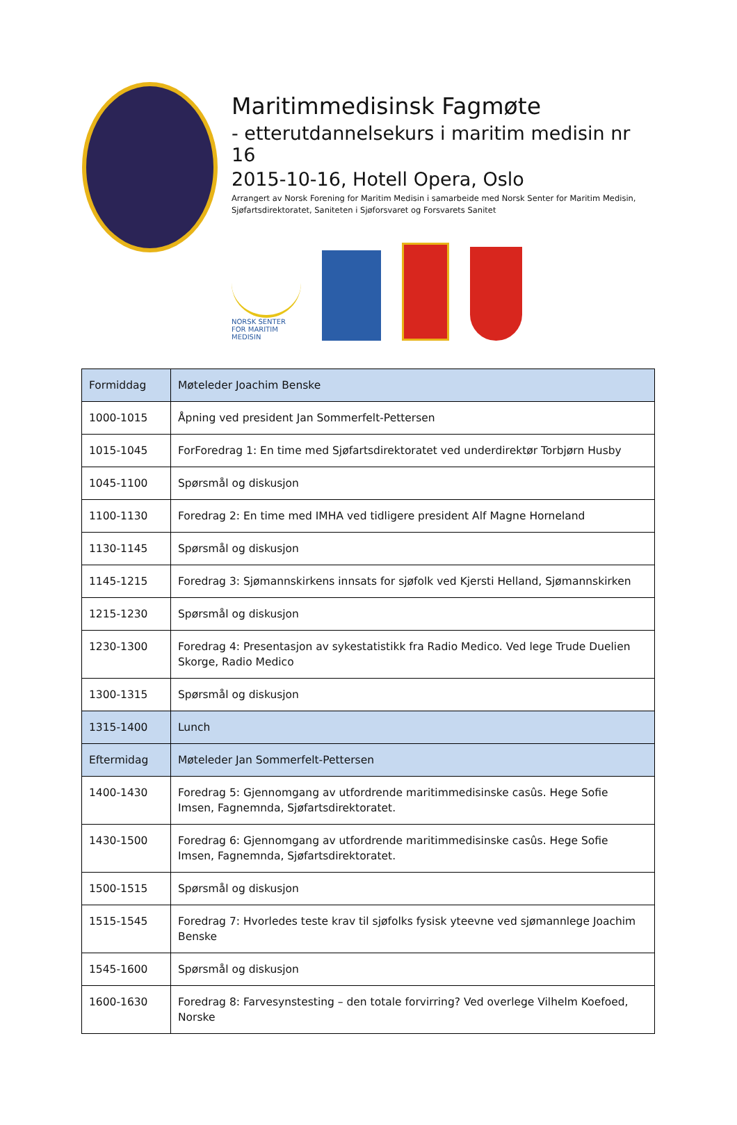Maritimmedisinsk Fagmøte
- etterutdannelsekurs i maritim medisin nr 16
2015-10-16, Hotell Opera, Oslo
Arrangert av Norsk Forening for Maritim Medisin i samarbeide med Norsk Senter for Maritim Medisin, Sjøfartsdirektoratet, Saniteten i Sjøforsvaret og Forsvarets Sanitet
NORSK SENTER FOR MARITIM MEDISIN
| Formiddag | Møteleder Joachim Benske |
| 1000-1015 | Åpning ved president Jan Sommerfelt-Pettersen |
| 1015-1045 | ForForedrag 1: En time med Sjøfartsdirektoratet ved underdirektør Torbjørn Husby |
| 1045-1100 | Spørsmål og diskusjon |
| 1100-1130 | Foredrag 2: En time med IMHA ved tidligere president Alf Magne Horneland |
| 1130-1145 | Spørsmål og diskusjon |
| 1145-1215 | Foredrag 3: Sjømannskirkens innsats for sjøfolk ved Kjersti Helland, Sjømannskirken |
| 1215-1230 | Spørsmål og diskusjon |
| 1230-1300 | Foredrag 4: Presentasjon av sykestatistikk fra Radio Medico. Ved lege Trude Duelien Skorge, Radio Medico |
| 1300-1315 | Spørsmål og diskusjon |
| 1315-1400 | Lunch |
| Eftermidag | Møteleder Jan Sommerfelt-Pettersen |
| 1400-1430 | Foredrag 5: Gjennomgang av utfordrende maritimmedisinske casûs. Hege Sofie Imsen, Fagnemnda, Sjøfartsdirektoratet. |
| 1430-1500 | Foredrag 6: Gjennomgang av utfordrende maritimmedisinske casûs. Hege Sofie Imsen, Fagnemnda, Sjøfartsdirektoratet. |
| 1500-1515 | Spørsmål og diskusjon |
| 1515-1545 | Foredrag 7: Hvorledes teste krav til sjøfolks fysisk yteevne ved sjømannlege Joachim Benske |
| 1545-1600 | Spørsmål og diskusjon |
| 1600-1630 | Foredrag 8: Farvesynstesting – den totale forvirring? Ved overlege Vilhelm Koefoed, Norske |